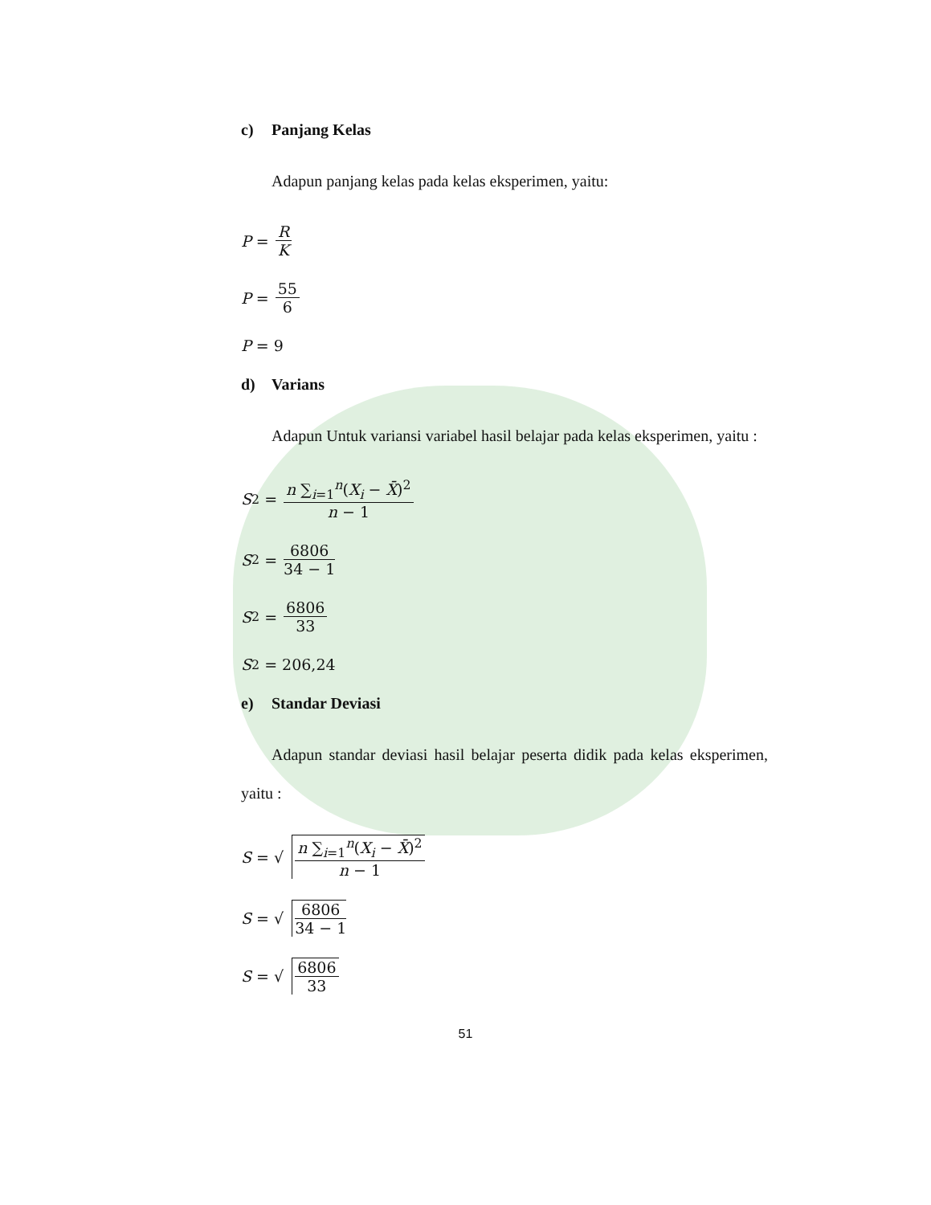c) Panjang Kelas
Adapun panjang kelas pada kelas eksperimen, yaitu:
P = R K
P = 55 6
P = 9
d) Varians
Adapun Untuk variansi variabel hasil belajar pada kelas eksperimen, yaitu :
S<sup>2</sup> = n ∑<sub>i=1</sub><sup>n</sup>(X<sub>i</sub> − X̄)<sup>2</sup> n − 1
S<sup>2</sup> = 6806 34 − 1
S<sup>2</sup> = 6806 33
S<sup>2</sup> = 206,24
e) Standar Deviasi
Adapun standar deviasi hasil belajar peserta didik pada kelas eksperimen, yaitu :
S = √ n ∑<sub>i=1</sub><sup>n</sup>(X<sub>i</sub> − X̄)<sup>2</sup> n − 1
S = √ 6806 34 − 1
S = √ 6806 33
51